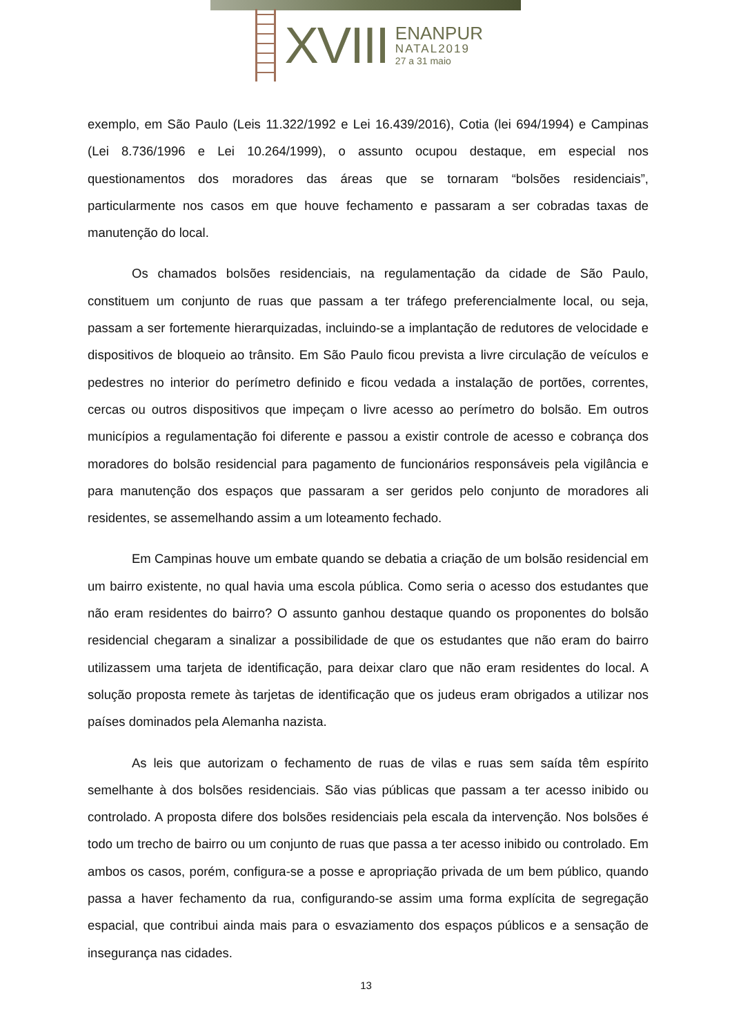XVIII
ENANPUR
NATAL2019
27 a 31 maio
exemplo, em São Paulo (Leis 11.322/1992 e Lei 16.439/2016), Cotia (lei 694/1994) e Campinas (Lei 8.736/1996 e Lei 10.264/1999), o assunto ocupou destaque, em especial nos questionamentos dos moradores das áreas que se tornaram “bolsões residenciais”, particularmente nos casos em que houve fechamento e passaram a ser cobradas taxas de manutenção do local.
Os chamados bolsões residenciais, na regulamentação da cidade de São Paulo, constituem um conjunto de ruas que passam a ter tráfego preferencialmente local, ou seja, passam a ser fortemente hierarquizadas, incluindo-se a implantação de redutores de velocidade e dispositivos de bloqueio ao trânsito. Em São Paulo ficou prevista a livre circulação de veículos e pedestres no interior do perímetro definido e ficou vedada a instalação de portões, correntes, cercas ou outros dispositivos que impeçam o livre acesso ao perímetro do bolsão. Em outros municípios a regulamentação foi diferente e passou a existir controle de acesso e cobrança dos moradores do bolsão residencial para pagamento de funcionários responsáveis pela vigilância e para manutenção dos espaços que passaram a ser geridos pelo conjunto de moradores ali residentes, se assemelhando assim a um loteamento fechado.
Em Campinas houve um embate quando se debatia a criação de um bolsão residencial em um bairro existente, no qual havia uma escola pública. Como seria o acesso dos estudantes que não eram residentes do bairro? O assunto ganhou destaque quando os proponentes do bolsão residencial chegaram a sinalizar a possibilidade de que os estudantes que não eram do bairro utilizassem uma tarjeta de identificação, para deixar claro que não eram residentes do local. A solução proposta remete às tarjetas de identificação que os judeus eram obrigados a utilizar nos países dominados pela Alemanha nazista.
As leis que autorizam o fechamento de ruas de vilas e ruas sem saída têm espírito semelhante à dos bolsões residenciais. São vias públicas que passam a ter acesso inibido ou controlado. A proposta difere dos bolsões residenciais pela escala da intervenção. Nos bolsões é todo um trecho de bairro ou um conjunto de ruas que passa a ter acesso inibido ou controlado. Em ambos os casos, porém, configura-se a posse e apropriação privada de um bem público, quando passa a haver fechamento da rua, configurando-se assim uma forma explícita de segregação espacial, que contribui ainda mais para o esvaziamento dos espaços públicos e a sensação de insegurança nas cidades.
13